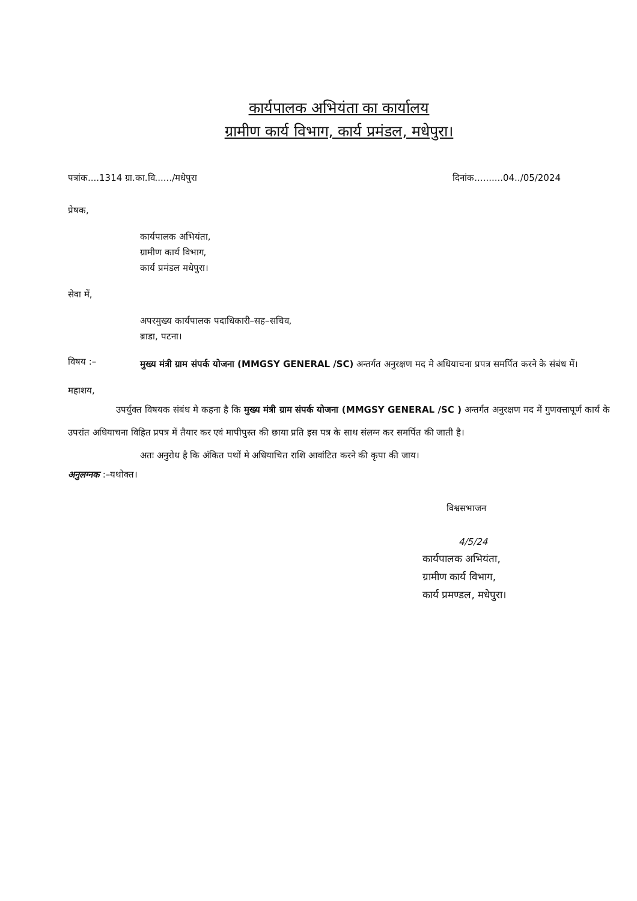कार्यपालक अभियंता का कार्यालय
ग्रामीण कार्य विभाग, कार्य प्रमंडल, मधेपुरा।
पत्रांक....1314 ग्रा.का.वि....../मधेपुरा दिनांक..........04../05/2024
प्रेषक,
कार्यपालक अभियंता,
ग्रामीण कार्य विभाग,
कार्य प्रमंडल मधेपुरा।
सेवा में,
अपरमुख्य कार्यपालक पदाधिकारी–सह–सचिव,
ब्राडा, पटना।
विषय :–
मुख्य मंत्री ग्राम संपर्क योजना (MMGSY GENERAL /SC) अन्तर्गत अनुरक्षण मद मे अधियाचना प्रपत्र समर्पित करने के संबंध में।
महाशय,
उपर्युक्त विषयक संबंध मे कहना है कि मुख्य मंत्री ग्राम संपर्क योजना (MMGSY GENERAL /SC ) अन्तर्गत अनुरक्षण मद में गुणवत्तापूर्ण कार्य के उपरांत अधियाचना विहित प्रपत्र में तैयार कर एवं मापीपुस्त की छाया प्रति इस पत्र के साथ संलग्न कर समर्पित की जाती है।
अतः अनुरोध है कि अंकित पथों मे अधियाचित राशि आवांटित करने की कृपा की जाय।
अनुलग्नक :–यथोक्त।
विश्वसभाजन
4/5/24
कार्यपालक अभियंता,
ग्रामीण कार्य विभाग,
कार्य प्रमण्डल, मधेपुरा।